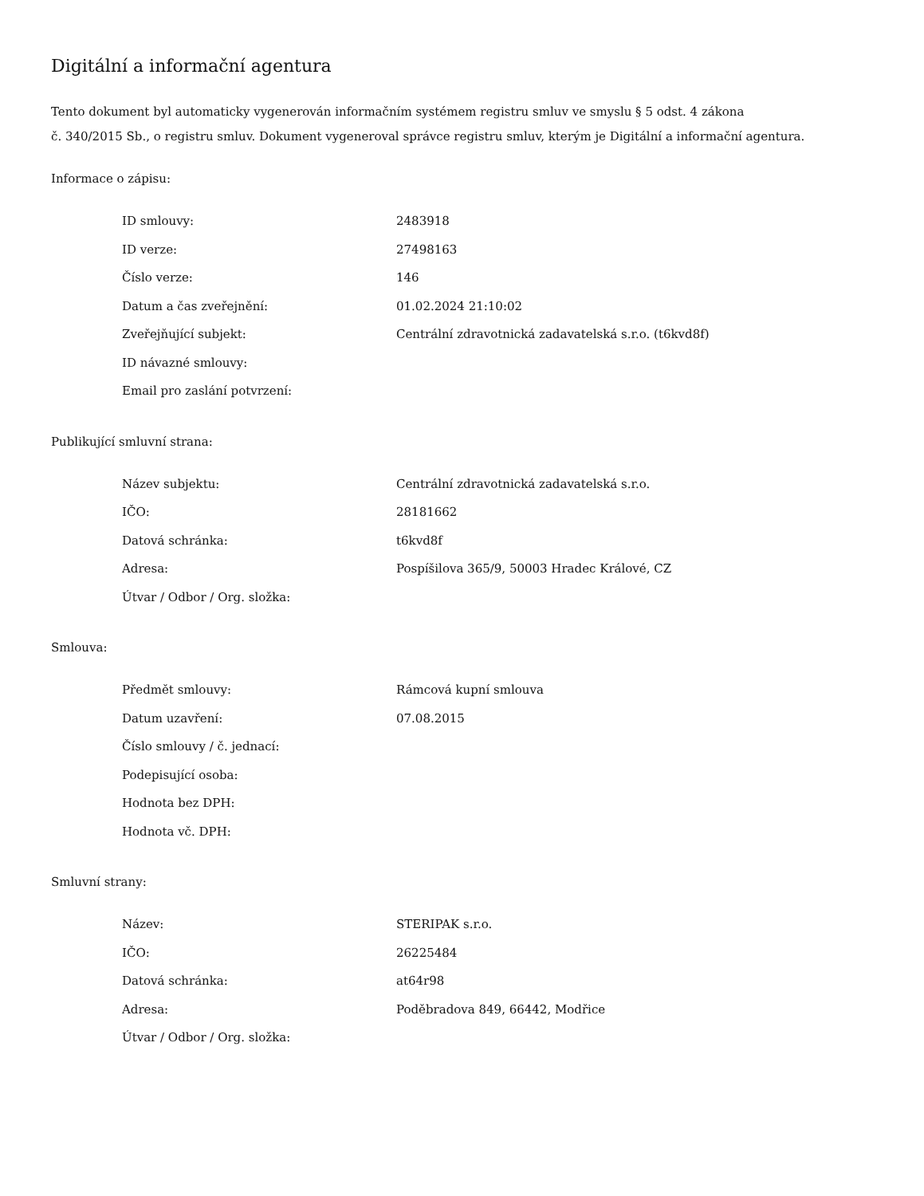Digitální a informační agentura
Tento dokument byl automaticky vygenerován informačním systémem registru smluv ve smyslu § 5 odst. 4 zákona
č. 340/2015 Sb., o registru smluv. Dokument vygeneroval správce registru smluv, kterým je Digitální a informační agentura.
Informace o zápisu:
| ID smlouvy: | 2483918 |
| ID verze: | 27498163 |
| Číslo verze: | 146 |
| Datum a čas zveřejnění: | 01.02.2024 21:10:02 |
| Zveřejňující subjekt: | Centrální zdravotnická zadavatelská s.r.o. (t6kvd8f) |
| ID návazné smlouvy: | |
| Email pro zaslání potvrzení: | |
Publikující smluvní strana:
| Název subjektu: | Centrální zdravotnická zadavatelská s.r.o. |
| IČO: | 28181662 |
| Datová schránka: | t6kvd8f |
| Adresa: | Pospíšilova 365/9, 50003 Hradec Králové, CZ |
| Útvar / Odbor / Org. složka: | |
Smlouva:
| Předmět smlouvy: | Rámcová kupní smlouva |
| Datum uzavření: | 07.08.2015 |
| Číslo smlouvy / č. jednací: | |
| Podepisující osoba: | |
| Hodnota bez DPH: | |
| Hodnota vč. DPH: | |
Smluvní strany:
| Název: | STERIPAK s.r.o. |
| IČO: | 26225484 |
| Datová schránka: | at64r98 |
| Adresa: | Poděbradova 849, 66442, Modřice |
| Útvar / Odbor / Org. složka: | |